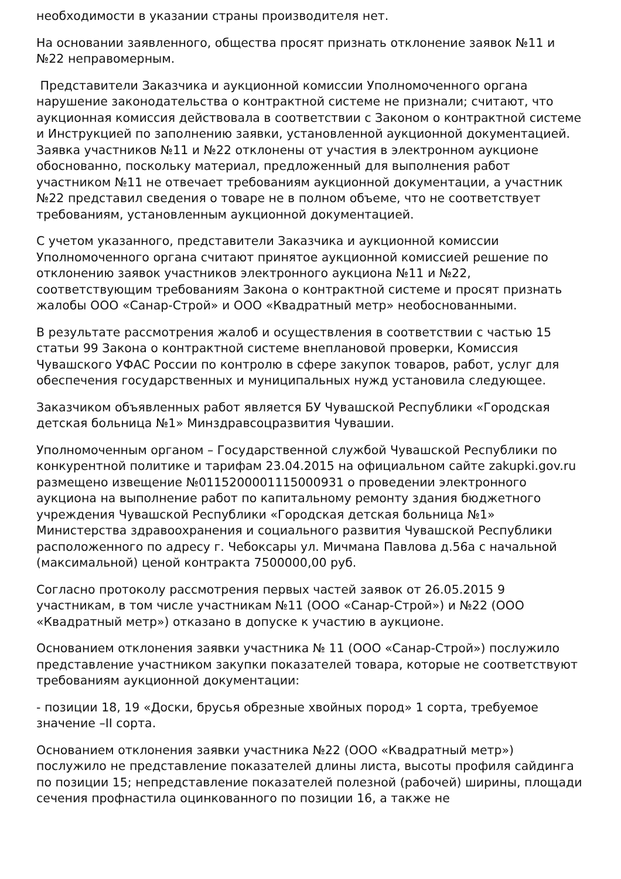необходимости в указании страны производителя нет.
На основании заявленного, общества просят признать отклонение заявок №11 и №22 неправомерным.
Представители Заказчика и аукционной комиссии Уполномоченного органа нарушение законодательства о контрактной системе не признали; считают, что аукционная комиссия действовала в соответствии с Законом о контрактной системе и Инструкцией по заполнению заявки, установленной аукционной документацией. Заявка участников №11 и №22 отклонены от участия в электронном аукционе обоснованно, поскольку материал, предложенный для выполнения работ участником №11 не отвечает требованиям аукционной документации, а участник №22 представил сведения о товаре не в полном объеме, что не соответствует требованиям, установленным аукционной документацией.
С учетом указанного, представители Заказчика и аукционной комиссии Уполномоченного органа считают принятое аукционной комиссией решение по отклонению заявок участников электронного аукциона №11 и №22, соответствующим требованиям Закона о контрактной системе и просят признать жалобы ООО «Санар-Строй» и ООО «Квадратный метр» необоснованными.
В результате рассмотрения жалоб и осуществления в соответствии с частью 15 статьи 99 Закона о контрактной системе внеплановой проверки, Комиссия Чувашского УФАС России по контролю в сфере закупок товаров, работ, услуг для обеспечения государственных и муниципальных нужд установила следующее.
Заказчиком объявленных работ является БУ Чувашской Республики «Городская детская больница №1» Минздравсоцразвития Чувашии.
Уполномоченным органом – Государственной службой Чувашской Республики по конкурентной политике и тарифам 23.04.2015 на официальном сайте zakupki.gov.ru размещено извещение №0115200001115000931 о проведении электронного аукциона на выполнение работ по капитальному ремонту здания бюджетного учреждения Чувашской Республики «Городская детская больница №1» Министерства здравоохранения и социального развития Чувашской Республики расположенного по адресу г. Чебоксары ул. Мичмана Павлова д.56а с начальной (максимальной) ценой контракта 7500000,00 руб.
Согласно протоколу рассмотрения первых частей заявок от 26.05.2015 9 участникам, в том числе участникам №11 (ООО «Санар-Строй») и №22 (ООО «Квадратный метр») отказано в допуске к участию в аукционе.
Основанием отклонения заявки участника № 11 (ООО «Санар-Строй») послужило представление участником закупки показателей товара, которые не соответствуют требованиям аукционной документации:
- позиции 18, 19 «Доски, брусья обрезные хвойных пород» 1 сорта, требуемое значение –II сорта.
Основанием отклонения заявки участника №22 (ООО «Квадратный метр») послужило не представление показателей длины листа, высоты профиля сайдинга по позиции 15; непредставление показателей полезной (рабочей) ширины, площади сечения профнастила оцинкованного по позиции 16, а также не